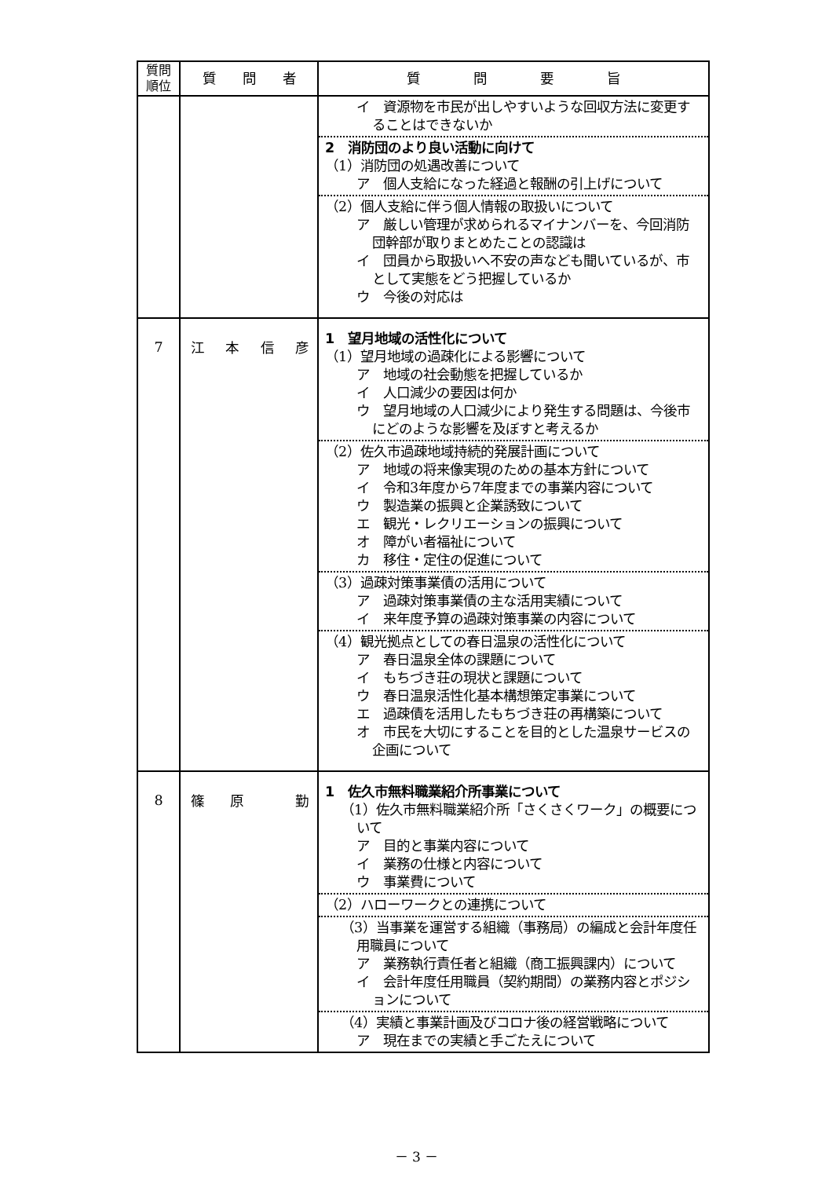| 質問 順位 | 質 問 者 | 質 問 要 旨 |
| --- | --- | --- |
| | | イ 資源物を市民が出しやすいような回収方法に変更することはできないか 2 消防団のより良い活動に向けて （1）消防団の処遇改善について ア 個人支給になった経過と報酬の引上げについて （2）個人支給に伴う個人情報の取扱いについて ア 厳しい管理が求められるマイナンバーを、今回消防団幹部が取りまとめたことの認識は イ 団員から取扱いへ不安の声なども聞いているが、市として実態をどう把握しているか ウ 今後の対応は |
| 7 | 江 本 信 彦 | 1 望月地域の活性化について （1）望月地域の過疎化による影響について ア 地域の社会動態を把握しているか イ 人口減少の要因は何か ウ 望月地域の人口減少により発生する問題は、今後市にどのような影響を及ぼすと考えるか （2）佐久市過疎地域持続的発展計画について ア 地域の将来像実現のための基本方針について イ 令和3年度から7年度までの事業内容について ウ 製造業の振興と企業誘致について エ 観光・レクリエーションの振興について オ 障がい者福祉について カ 移住・定住の促進について （3）過疎対策事業債の活用について ア 過疎対策事業債の主な活用実績について イ 来年度予算の過疎対策事業の内容について （4）観光拠点としての春日温泉の活性化について ア 春日温泉全体の課題について イ もちづき荘の現状と課題について ウ 春日温泉活性化基本構想策定事業について エ 過疎債を活用したもちづき荘の再構築について オ 市民を大切にすることを目的とした温泉サービスの企画について |
| 8 | 篠 原 勤 | 1 佐久市無料職業紹介所事業について （1）佐久市無料職業紹介所「さくさくワーク」の概要について ア 目的と事業内容について イ 業務の仕様と内容について ウ 事業費について （2）ハローワークとの連携について （3）当事業を運営する組織（事務局）の編成と会計年度任用職員について ア 業務執行責任者と組織（商工振興課内）について イ 会計年度任用職員（契約期間）の業務内容とポジションについて （4）実績と事業計画及びコロナ後の経営戦略について ア 現在までの実績と手ごたえについて |
－ 3 －